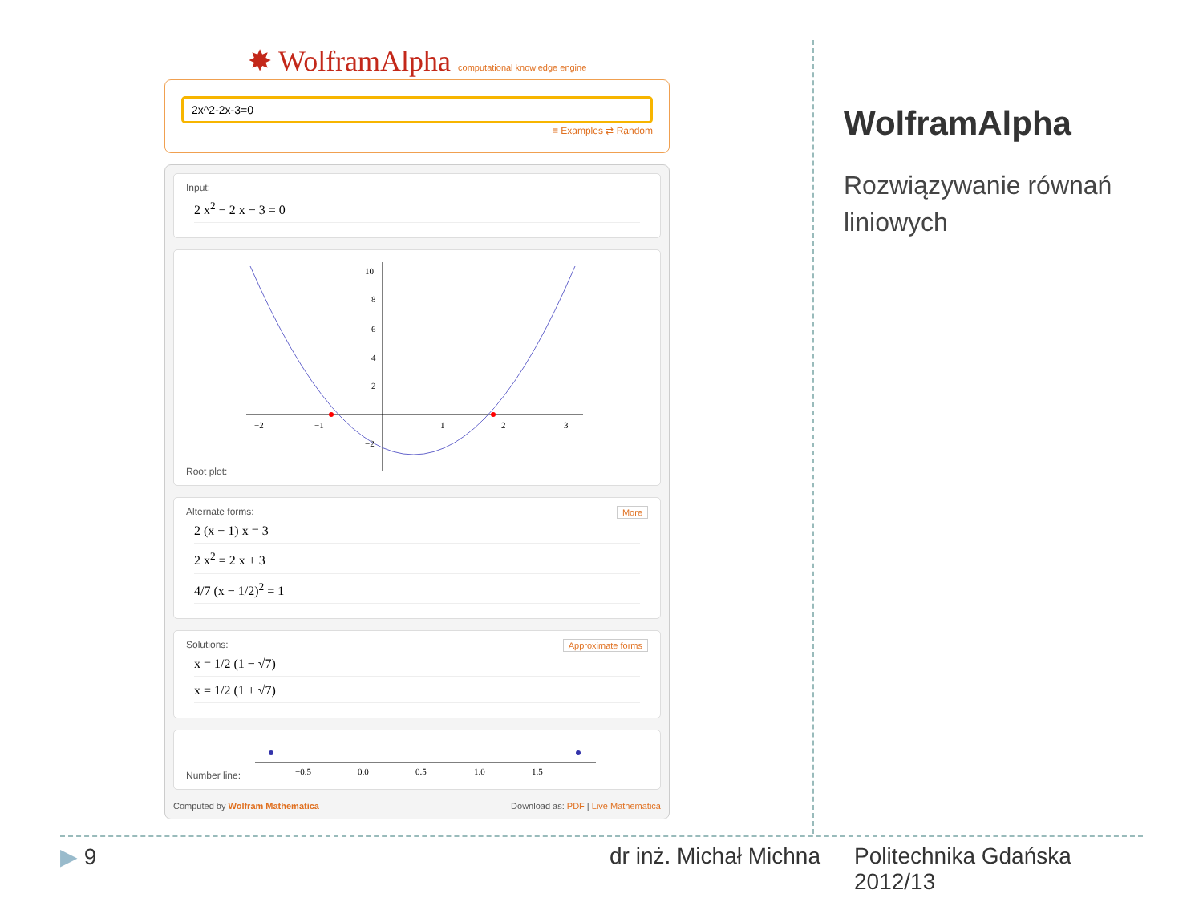✸ WolframAlpha computational knowledge engine
2x^2-2x-3=0
≡ Examples ⇄ Random
Input:
2 x<sup>2</sup> − 2 x − 3 = 0
Root plot:
−2
−1
1
2
3
10
8
6
4
2
−2
More Alternate forms:
2 (x − 1) x = 3
2 x<sup>2</sup> = 2 x + 3
4/7 (x − 1/2)<sup>2</sup> = 1
Approximate forms Solutions:
x = 1/2 (1 − √7)
x = 1/2 (1 + √7)
Number line:
−0.5
0.0
0.5
1.0
1.5
Computed by Wolfram Mathematica Download as: PDF | Live Mathematica
WolframAlpha
Rozwiązywanie równań liniowych
▶ 9 dr inż. Michał Michna
Politechnika Gdańska
2012/13